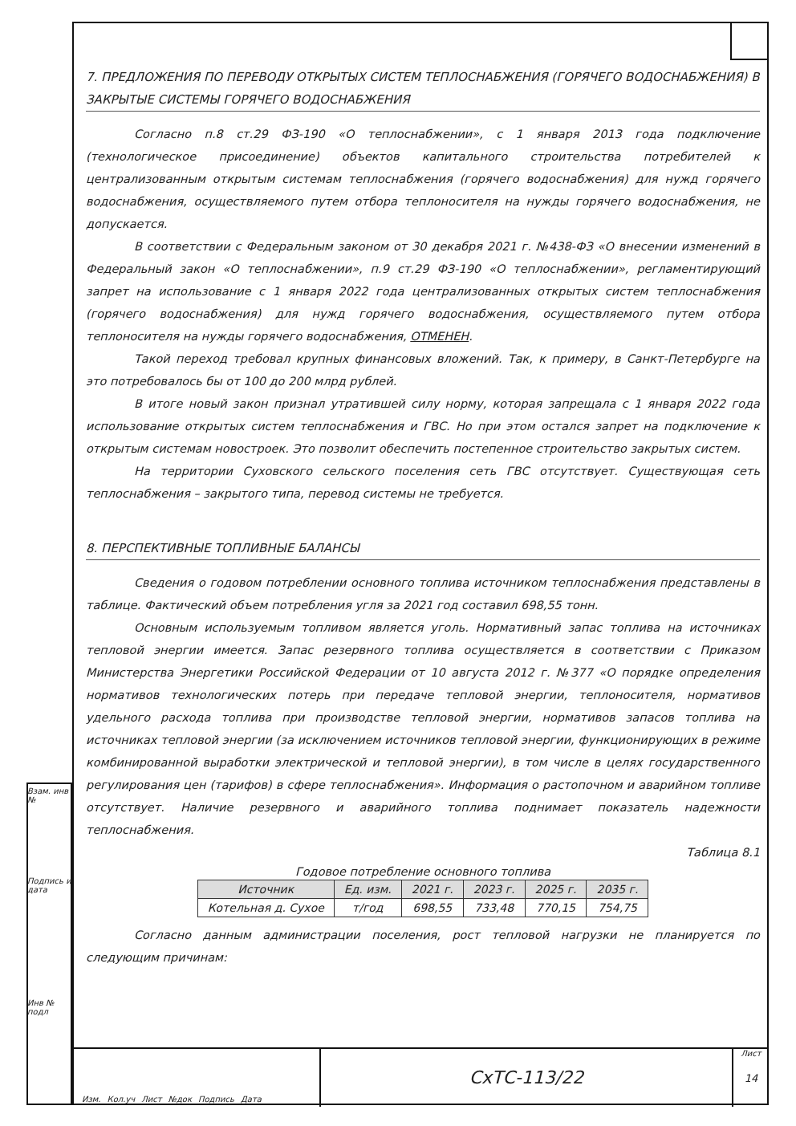7. ПРЕДЛОЖЕНИЯ ПО ПЕРЕВОДУ ОТКРЫТЫХ СИСТЕМ ТЕПЛОСНАБЖЕНИЯ (ГОРЯЧЕГО ВОДОСНАБЖЕНИЯ) В ЗАКРЫТЫЕ СИСТЕМЫ ГОРЯЧЕГО ВОДОСНАБЖЕНИЯ
Согласно п.8 ст.29 ФЗ-190 «О теплоснабжении», с 1 января 2013 года подключение (технологическое присоединение) объектов капитального строительства потребителей к централизованным открытым системам теплоснабжения (горячего водоснабжения) для нужд горячего водоснабжения, осуществляемого путем отбора теплоносителя на нужды горячего водоснабжения, не допускается.
В соответствии с Федеральным законом от 30 декабря 2021 г. №438-ФЗ «О внесении изменений в Федеральный закон «О теплоснабжении», п.9 ст.29 ФЗ-190 «О теплоснабжении», регламентирующий запрет на использование с 1 января 2022 года централизованных открытых систем теплоснабжения (горячего водоснабжения) для нужд горячего водоснабжения, осуществляемого путем отбора теплоносителя на нужды горячего водоснабжения, ОТМЕНЕН.
Такой переход требовал крупных финансовых вложений. Так, к примеру, в Санкт-Петербурге на это потребовалось бы от 100 до 200 млрд рублей.
В итоге новый закон признал утратившей силу норму, которая запрещала с 1 января 2022 года использование открытых систем теплоснабжения и ГВС. Но при этом остался запрет на подключение к открытым системам новостроек. Это позволит обеспечить постепенное строительство закрытых систем.
На территории Суховского сельского поселения сеть ГВС отсутствует. Существующая сеть теплоснабжения – закрытого типа, перевод системы не требуется.
8. ПЕРСПЕКТИВНЫЕ ТОПЛИВНЫЕ БАЛАНСЫ
Сведения о годовом потреблении основного топлива источником теплоснабжения представлены в таблице. Фактический объем потребления угля за 2021 год составил 698,55 тонн.
Основным используемым топливом является уголь. Нормативный запас топлива на источниках тепловой энергии имеется. Запас резервного топлива осуществляется в соответствии с Приказом Министерства Энергетики Российской Федерации от 10 августа 2012 г. №377 «О порядке определения нормативов технологических потерь при передаче тепловой энергии, теплоносителя, нормативов удельного расхода топлива при производстве тепловой энергии, нормативов запасов топлива на источниках тепловой энергии (за исключением источников тепловой энергии, функционирующих в режиме комбинированной выработки электрической и тепловой энергии), в том числе в целях государственного регулирования цен (тарифов) в сфере теплоснабжения». Информация о растопочном и аварийном топливе отсутствует. Наличие резервного и аварийного топлива поднимает показатель надежности теплоснабжения.
Таблица 8.1
Годовое потребление основного топлива
| Источник | Ед. изм. | 2021 г. | 2023 г. | 2025 г. | 2035 г. |
| --- | --- | --- | --- | --- | --- |
| Котельная д. Сухое | т/год | 698,55 | 733,48 | 770,15 | 754,75 |
Согласно данным администрации поселения, рост тепловой нагрузки не планируется по следующим причинам:
Взам. инв №
Подпись и дата
Инв № подл
Изм. Кол.уч Лист №док Подпись Дата
СхТС-113/22
Лист
14